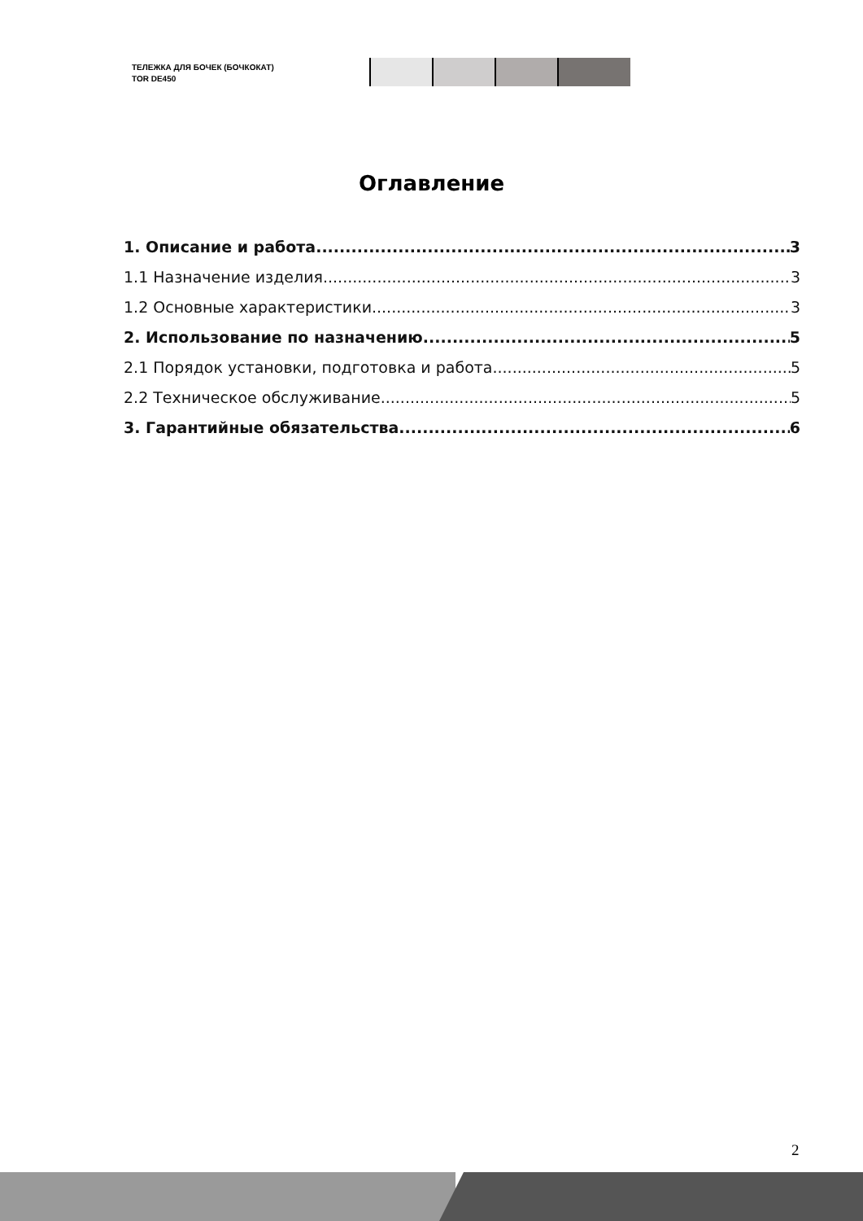ТЕЛЕЖКА ДЛЯ БОЧЕК (БОЧКОКАТ)
TOR DE450
Оглавление
1. Описание и работа 3
1.1 Назначение изделия 3
1.2 Основные характеристики 3
2. Использование по назначению 5
2.1 Порядок установки, подготовка и работа 5
2.2 Техническое обслуживание 5
3. Гарантийные обязательства 6
2